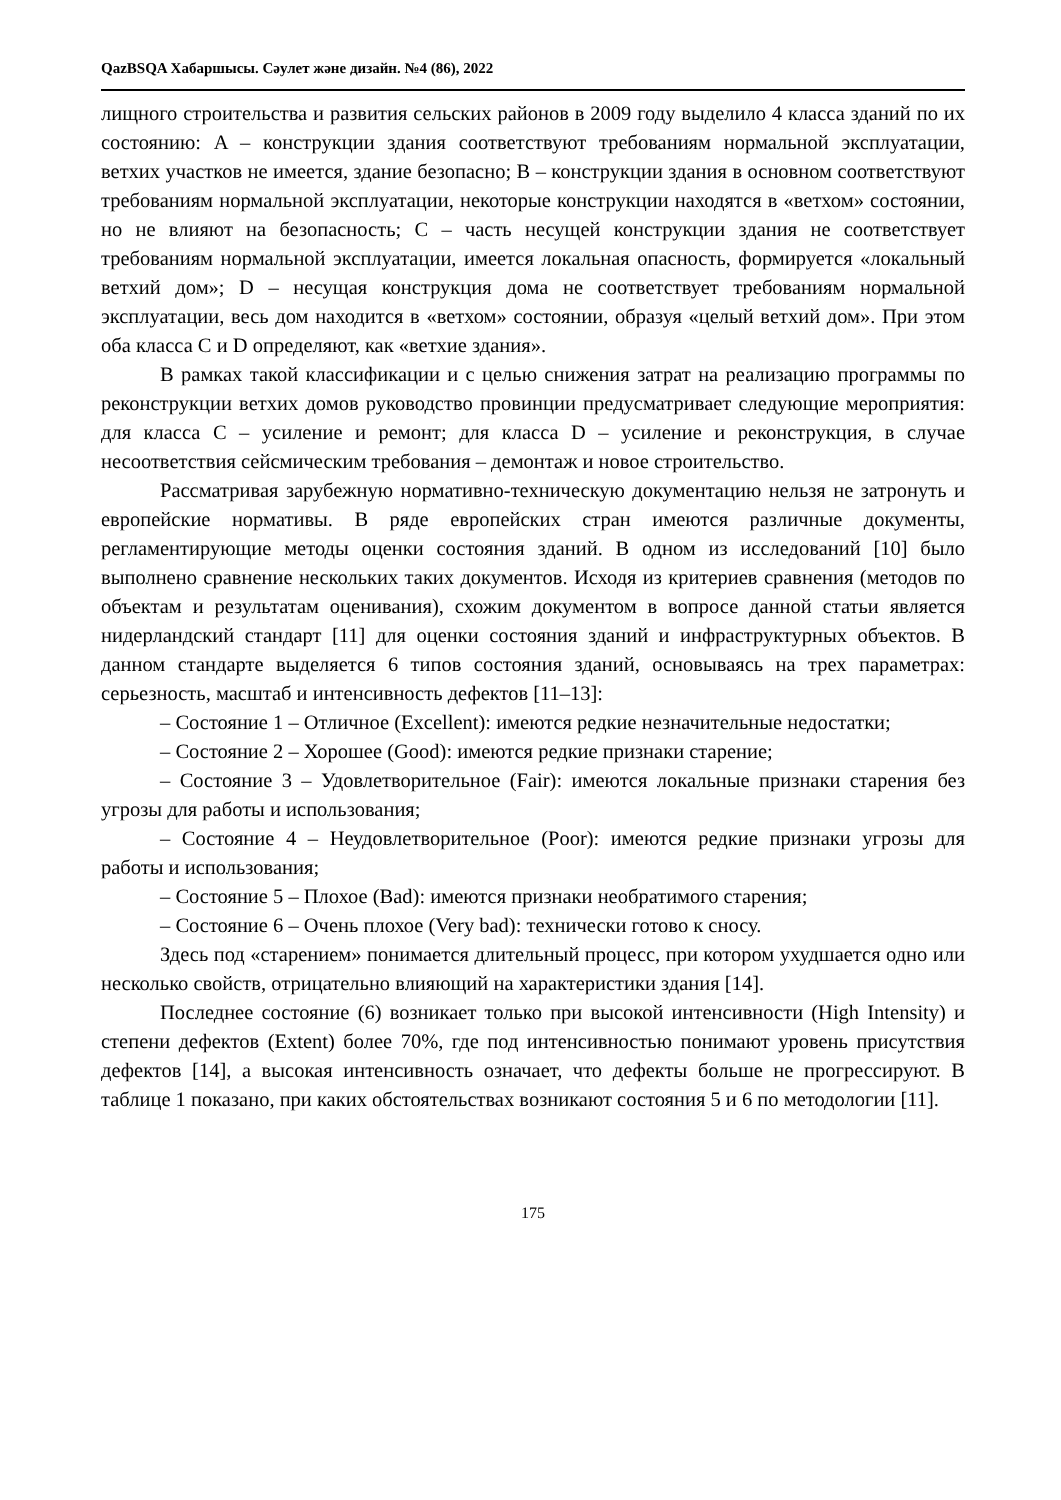QazBSQA Хабаршысы. Сәулет және дизайн. №4 (86), 2022
лищного строительства и развития сельских районов в 2009 году выделило 4 класса зданий по их состоянию: A – конструкции здания соответствуют требованиям нормальной эксплуатации, ветхих участков не имеется, здание безопасно; B – конструкции здания в основном соответствуют требованиям нормальной эксплуатации, некоторые конструкции находятся в «ветхом» состоянии, но не влияют на безопасность; C – часть несущей конструкции здания не соответствует требованиям нормальной эксплуатации, имеется локальная опасность, формируется «локальный ветхий дом»; D – несущая конструкция дома не соответствует требованиям нормальной эксплуатации, весь дом находится в «ветхом» состоянии, образуя «целый ветхий дом». При этом оба класса C и D определяют, как «ветхие здания».
В рамках такой классификации и с целью снижения затрат на реализацию программы по реконструкции ветхих домов руководство провинции предусматривает следующие мероприятия: для класса C – усиление и ремонт; для класса D – усиление и реконструкция, в случае несоответствия сейсмическим требования – демонтаж и новое строительство.
Рассматривая зарубежную нормативно-техническую документацию нельзя не затронуть и европейские нормативы. В ряде европейских стран имеются различные документы, регламентирующие методы оценки состояния зданий. В одном из исследований [10] было выполнено сравнение нескольких таких документов. Исходя из критериев сравнения (методов по объектам и результатам оценивания), схожим документом в вопросе данной статьи является нидерландский стандарт [11] для оценки состояния зданий и инфраструктурных объектов. В данном стандарте выделяется 6 типов состояния зданий, основываясь на трех параметрах: серьезность, масштаб и интенсивность дефектов [11–13]:
– Состояние 1 – Отличное (Excellent): имеются редкие незначительные недостатки;
– Состояние 2 – Хорошее (Good): имеются редкие признаки старение;
– Состояние 3 – Удовлетворительное (Fair): имеются локальные признаки старения без угрозы для работы и использования;
– Состояние 4 – Неудовлетворительное (Poor): имеются редкие признаки угрозы для работы и использования;
– Состояние 5 – Плохое (Bad): имеются признаки необратимого старения;
– Состояние 6 – Очень плохое (Very bad): технически готово к сносу.
Здесь под «старением» понимается длительный процесс, при котором ухудшается одно или несколько свойств, отрицательно влияющий на характеристики здания [14].
Последнее состояние (6) возникает только при высокой интенсивности (High Intensity) и степени дефектов (Extent) более 70%, где под интенсивностью понимают уровень присутствия дефектов [14], а высокая интенсивность означает, что дефекты больше не прогрессируют. В таблице 1 показано, при каких обстоятельствах возникают состояния 5 и 6 по методологии [11].
175